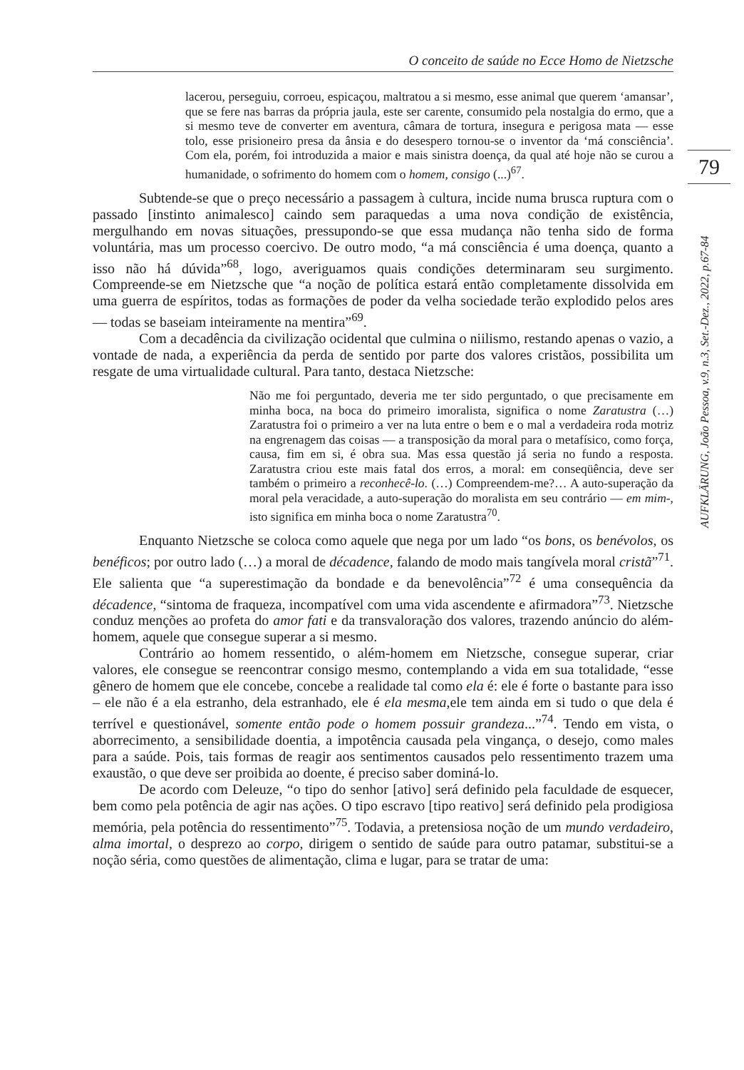O conceito de saúde no Ecce Homo de Nietzsche
79
AUFKLÄRUNG, João Pessoa, v.9, n.3, Set.-Dez., 2022, p.67-84
lacerou, perseguiu, corroeu, espicaçou, maltratou a si mesmo, esse animal que querem ‘amansar’, que se fere nas barras da própria jaula, este ser carente, consumido pela nostalgia do ermo, que a si mesmo teve de converter em aventura, câmara de tortura, insegura e perigosa mata — esse tolo, esse prisioneiro presa da ânsia e do desespero tornou-se o inventor da ‘má consciência’. Com ela, porém, foi introduzida a maior e mais sinistra doença, da qual até hoje não se curou a humanidade, o sofrimento do homem com o homem, consigo (...)<sup>67</sup>.
Subtende-se que o preço necessário a passagem à cultura, incide numa brusca ruptura com o passado [instinto animalesco] caindo sem paraquedas a uma nova condição de existência, mergulhando em novas situações, pressupondo-se que essa mudança não tenha sido de forma voluntária, mas um processo coercivo. De outro modo, “a má consciência é uma doença, quanto a isso não há dúvida”<sup>68</sup>, logo, averiguamos quais condições determinaram seu surgimento. Compreende-se em Nietzsche que “a noção de política estará então completamente dissolvida em uma guerra de espíritos, todas as formações de poder da velha sociedade terão explodido pelos ares — todas se baseiam inteiramente na mentira”<sup>69</sup>.
Com a decadência da civilização ocidental que culmina o niilismo, restando apenas o vazio, a vontade de nada, a experiência da perda de sentido por parte dos valores cristãos, possibilita um resgate de uma virtualidade cultural. Para tanto, destaca Nietzsche:
Não me foi perguntado, deveria me ter sido perguntado, o que precisamente em minha boca, na boca do primeiro imoralista, significa o nome Zaratustra (…) Zaratustra foi o primeiro a ver na luta entre o bem e o mal a verdadeira roda motriz na engrenagem das coisas — a transposição da moral para o metafísico, como força, causa, fim em si, é obra sua. Mas essa questão já seria no fundo a resposta. Zaratustra criou este mais fatal dos erros, a moral: em conseqüência, deve ser também o primeiro a reconhecê-lo. (…) Compreendem-me?… A auto-superação da moral pela veracidade, a auto-superação do moralista em seu contrário — em mim-, isto significa em minha boca o nome Zaratustra<sup>70</sup>.
Enquanto Nietzsche se coloca como aquele que nega por um lado “os bons, os benévolos, os benéficos; por outro lado (…) a moral de décadence, falando de modo mais tangívela moral cristã”<sup>71</sup>. Ele salienta que “a superestimação da bondade e da benevolência”<sup>72</sup> é uma consequência da décadence, “sintoma de fraqueza, incompatível com uma vida ascendente e afirmadora”<sup>73</sup>. Nietzsche conduz menções ao profeta do amor fati e da transvaloração dos valores, trazendo anúncio do além-homem, aquele que consegue superar a si mesmo.
Contrário ao homem ressentido, o além-homem em Nietzsche, consegue superar, criar valores, ele consegue se reencontrar consigo mesmo, contemplando a vida em sua totalidade, “esse gênero de homem que ele concebe, concebe a realidade tal como ela é: ele é forte o bastante para isso – ele não é a ela estranho, dela estranhado, ele é ela mesma,ele tem ainda em si tudo o que dela é terrível e questionável, somente então pode o homem possuir grandeza...”<sup>74</sup>. Tendo em vista, o aborrecimento, a sensibilidade doentia, a impotência causada pela vingança, o desejo, como males para a saúde. Pois, tais formas de reagir aos sentimentos causados pelo ressentimento trazem uma exaustão, o que deve ser proibida ao doente, é preciso saber dominá-lo.
De acordo com Deleuze, “o tipo do senhor [ativo] será definido pela faculdade de esquecer, bem como pela potência de agir nas ações. O tipo escravo [tipo reativo] será definido pela prodigiosa memória, pela potência do ressentimento”<sup>75</sup>. Todavia, a pretensiosa noção de um mundo verdadeiro, alma imortal, o desprezo ao corpo, dirigem o sentido de saúde para outro patamar, substitui-se a noção séria, como questões de alimentação, clima e lugar, para se tratar de uma: